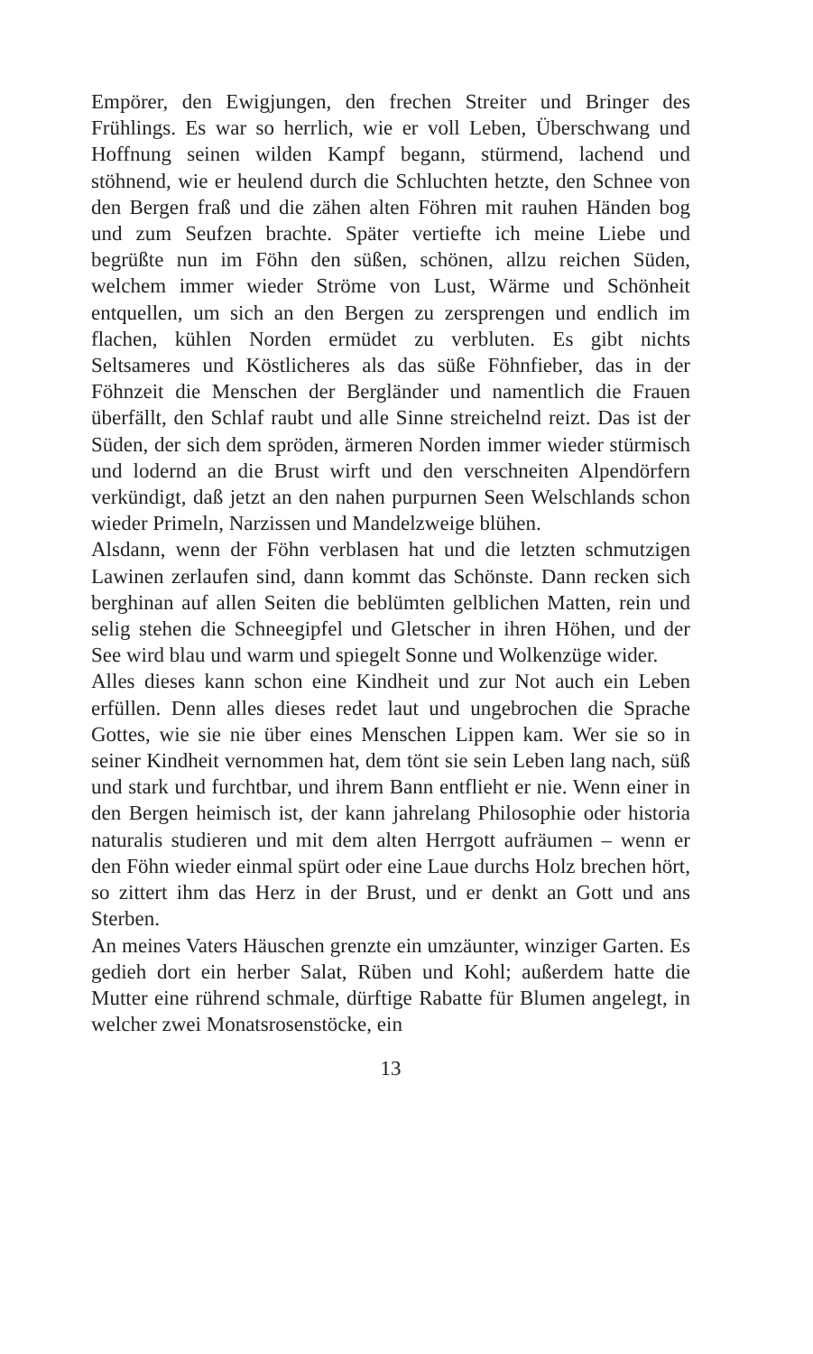Empörer, den Ewigjungen, den frechen Streiter und Bringer des Frühlings. Es war so herrlich, wie er voll Leben, Überschwang und Hoffnung seinen wilden Kampf begann, stürmend, lachend und stöhnend, wie er heulend durch die Schluchten hetzte, den Schnee von den Bergen fraß und die zähen alten Föhren mit rauhen Händen bog und zum Seufzen brachte. Später vertiefte ich meine Liebe und begrüßte nun im Föhn den süßen, schönen, allzu reichen Süden, welchem immer wieder Ströme von Lust, Wärme und Schönheit entquellen, um sich an den Bergen zu zersprengen und endlich im flachen, kühlen Norden ermüdet zu verbluten. Es gibt nichts Seltsameres und Köstlicheres als das süße Föhnfieber, das in der Föhnzeit die Menschen der Bergländer und namentlich die Frauen überfällt, den Schlaf raubt und alle Sinne streichelnd reizt. Das ist der Süden, der sich dem spröden, ärmeren Norden immer wieder stürmisch und lodernd an die Brust wirft und den verschneiten Alpendörfern verkündigt, daß jetzt an den nahen purpurnen Seen Welschlands schon wieder Primeln, Narzissen und Mandelzweige blühen.
Alsdann, wenn der Föhn verblasen hat und die letzten schmutzigen Lawinen zerlaufen sind, dann kommt das Schönste. Dann recken sich berghinan auf allen Seiten die beblümten gelblichen Matten, rein und selig stehen die Schneegipfel und Gletscher in ihren Höhen, und der See wird blau und warm und spiegelt Sonne und Wolkenzüge wider.
Alles dieses kann schon eine Kindheit und zur Not auch ein Leben erfüllen. Denn alles dieses redet laut und ungebrochen die Sprache Gottes, wie sie nie über eines Menschen Lippen kam. Wer sie so in seiner Kindheit vernommen hat, dem tönt sie sein Leben lang nach, süß und stark und furchtbar, und ihrem Bann entflieht er nie. Wenn einer in den Bergen heimisch ist, der kann jahrelang Philosophie oder historia naturalis studieren und mit dem alten Herrgott aufräumen – wenn er den Föhn wieder einmal spürt oder eine Laue durchs Holz brechen hört, so zittert ihm das Herz in der Brust, und er denkt an Gott und ans Sterben.
An meines Vaters Häuschen grenzte ein umzäunter, winziger Garten. Es gedieh dort ein herber Salat, Rüben und Kohl; außerdem hatte die Mutter eine rührend schmale, dürftige Rabatte für Blumen angelegt, in welcher zwei Monatsrosenstöcke, ein
13